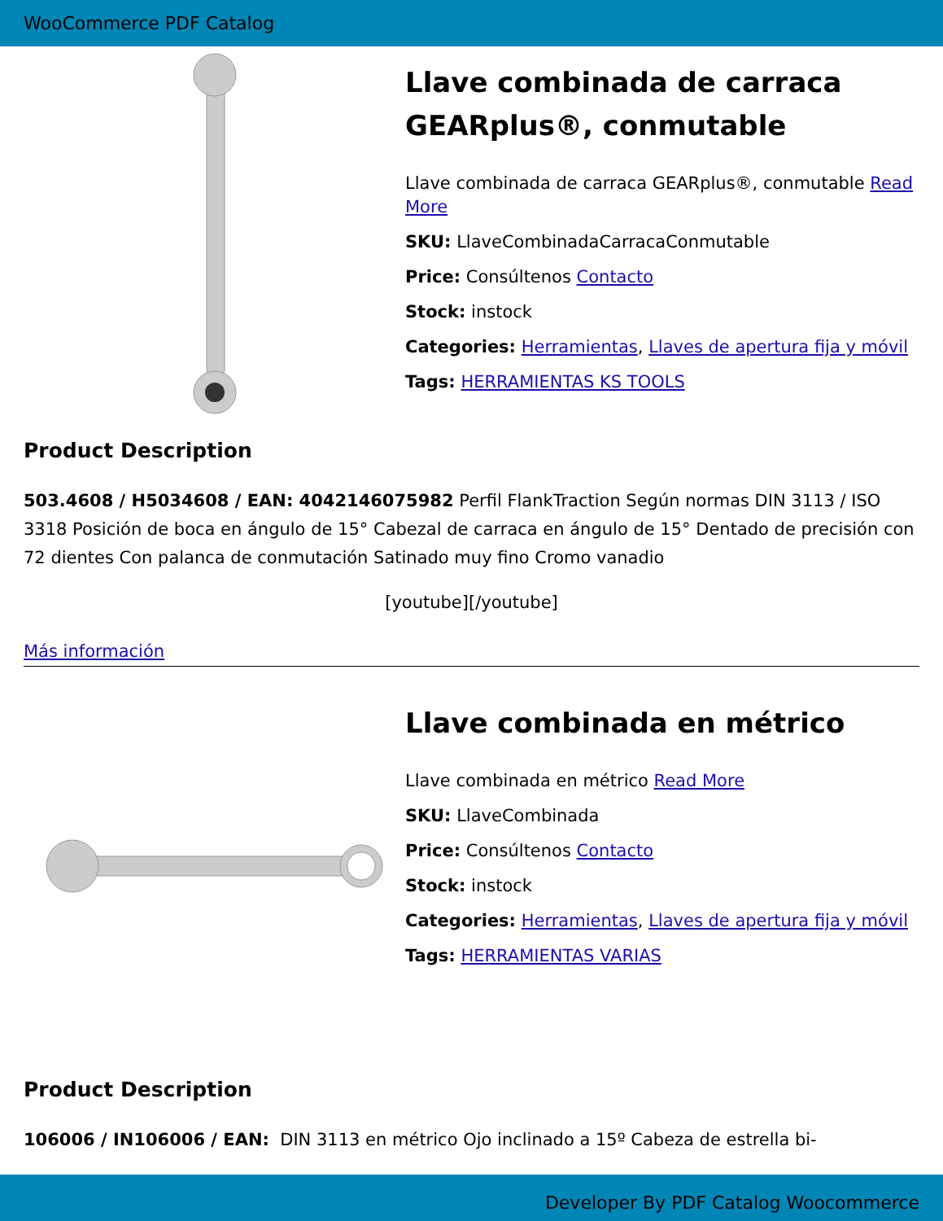WooCommerce PDF Catalog
Llave combinada de carraca GEARplus®, conmutable
Llave combinada de carraca GEARplus®, conmutable Read More
SKU: LlaveCombinadaCarracaConmutable
Price: Consúltenos Contacto
Stock: instock
Categories: Herramientas, Llaves de apertura fija y móvil
Tags: HERRAMIENTAS KS TOOLS
Product Description
503.4608 / H5034608 / EAN: 4042146075982 Perfil FlankTraction Según normas DIN 3113 / ISO 3318 Posición de boca en ángulo de 15° Cabezal de carraca en ángulo de 15° Dentado de precisión con 72 dientes Con palanca de conmutación Satinado muy fino Cromo vanadio
[youtube][/youtube]
Más información
Llave combinada en métrico
Llave combinada en métrico Read More
SKU: LlaveCombinada
Price: Consúltenos Contacto
Stock: instock
Categories: Herramientas, Llaves de apertura fija y móvil
Tags: HERRAMIENTAS VARIAS
Product Description
106006 / IN106006 / EAN: DIN 3113 en métrico Ojo inclinado a 15º Cabeza de estrella bi-
Developer By PDF Catalog Woocommerce